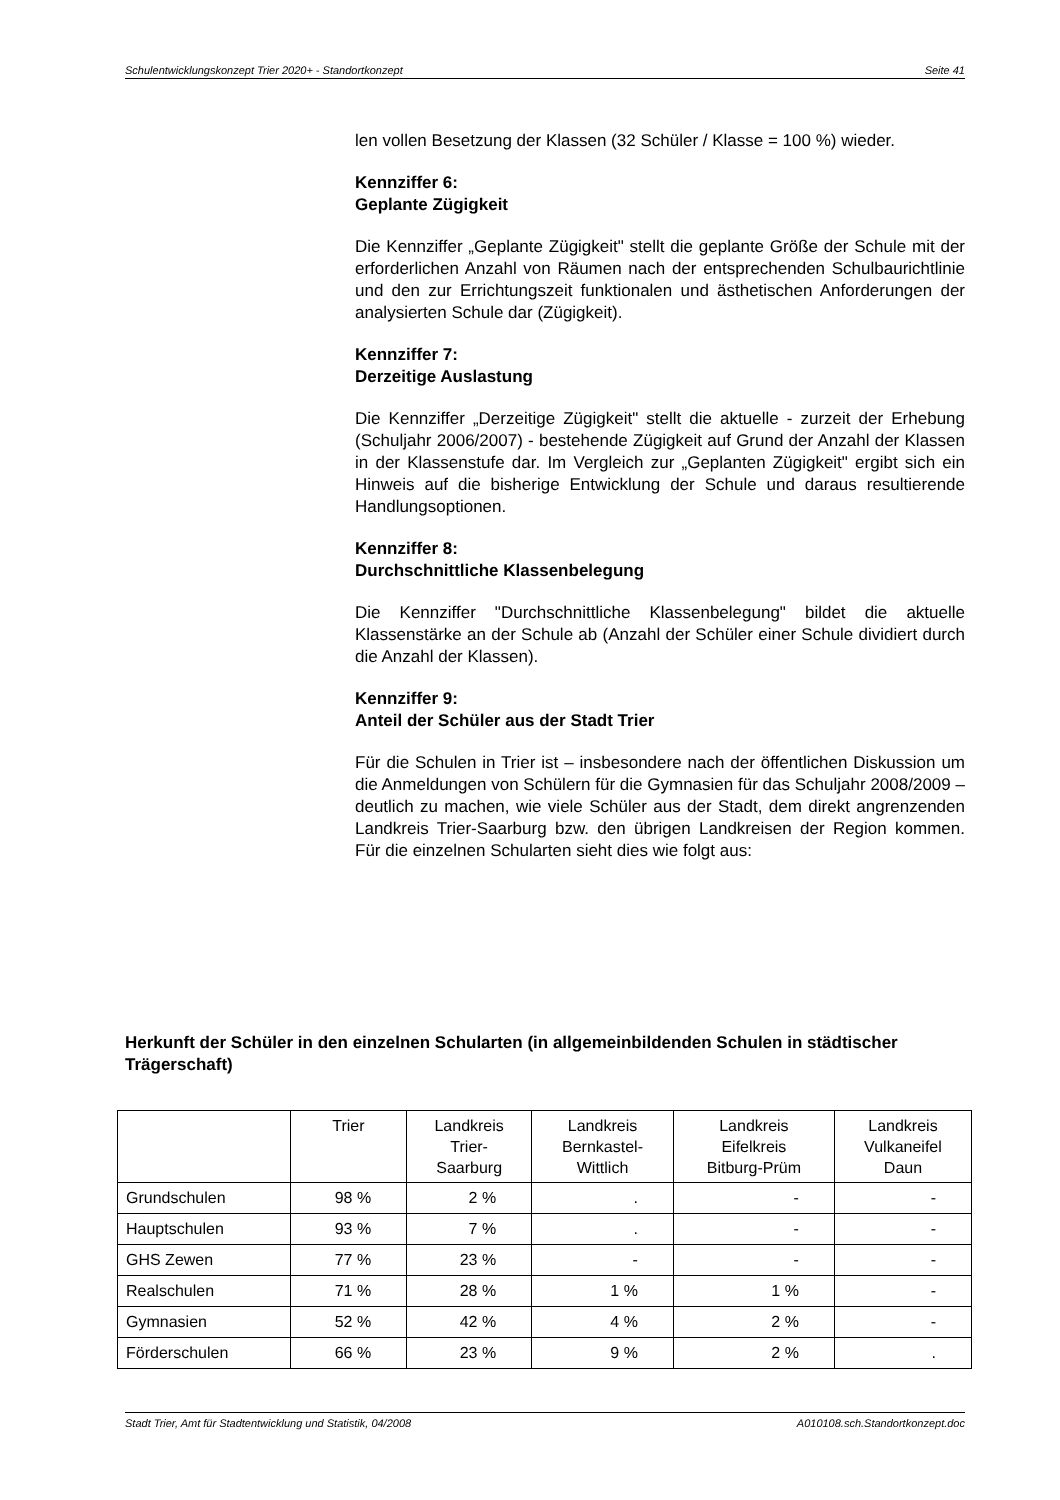Schulentwicklungskonzept Trier 2020+ - Standortkonzept Seite 41
len vollen Besetzung der Klassen (32 Schüler / Klasse = 100 %) wieder.
Kennziffer 6:
Geplante Zügigkeit
Die Kennziffer „Geplante Zügigkeit" stellt die geplante Größe der Schule mit der erforderlichen Anzahl von Räumen nach der entsprechenden Schulbaurichtlinie und den zur Errichtungszeit funktionalen und ästhetischen Anforderungen der analysierten Schule dar (Zügigkeit).
Kennziffer 7:
Derzeitige Auslastung
Die Kennziffer „Derzeitige Zügigkeit" stellt die aktuelle - zurzeit der Erhebung (Schuljahr 2006/2007) - bestehende Zügigkeit auf Grund der Anzahl der Klassen in der Klassenstufe dar. Im Vergleich zur „Geplanten Zügigkeit" ergibt sich ein Hinweis auf die bisherige Entwicklung der Schule und daraus resultierende Handlungsoptionen.
Kennziffer 8:
Durchschnittliche Klassenbelegung
Die Kennziffer "Durchschnittliche Klassenbelegung" bildet die aktuelle Klassenstärke an der Schule ab (Anzahl der Schüler einer Schule dividiert durch die Anzahl der Klassen).
Kennziffer 9:
Anteil der Schüler aus der Stadt Trier
Für die Schulen in Trier ist – insbesondere nach der öffentlichen Diskussion um die Anmeldungen von Schülern für die Gymnasien für das Schuljahr 2008/2009 – deutlich zu machen, wie viele Schüler aus der Stadt, dem direkt angrenzenden Landkreis Trier-Saarburg bzw. den übrigen Landkreisen der Region kommen. Für die einzelnen Schularten sieht dies wie folgt aus:
Herkunft der Schüler in den einzelnen Schularten (in allgemeinbildenden Schulen in städtischer Trägerschaft)
| | Trier | Landkreis Trier- Saarburg | Landkreis Bernkastel- Wittlich | Landkreis Eifelkreis Bitburg-Prüm | Landkreis Vulkaneifel Daun |
| --- | --- | --- | --- | --- | --- |
| Grundschulen | 98 % | 2 % | . | - | - |
| Hauptschulen | 93 % | 7 % | . | - | - |
| GHS Zewen | 77 % | 23 % | - | - | - |
| Realschulen | 71 % | 28 % | 1 % | 1 % | - |
| Gymnasien | 52 % | 42 % | 4 % | 2 % | - |
| Förderschulen | 66 % | 23 % | 9 % | 2 % | . |
Stadt Trier, Amt für Stadtentwicklung und Statistik, 04/2008 A010108.sch.Standortkonzept.doc